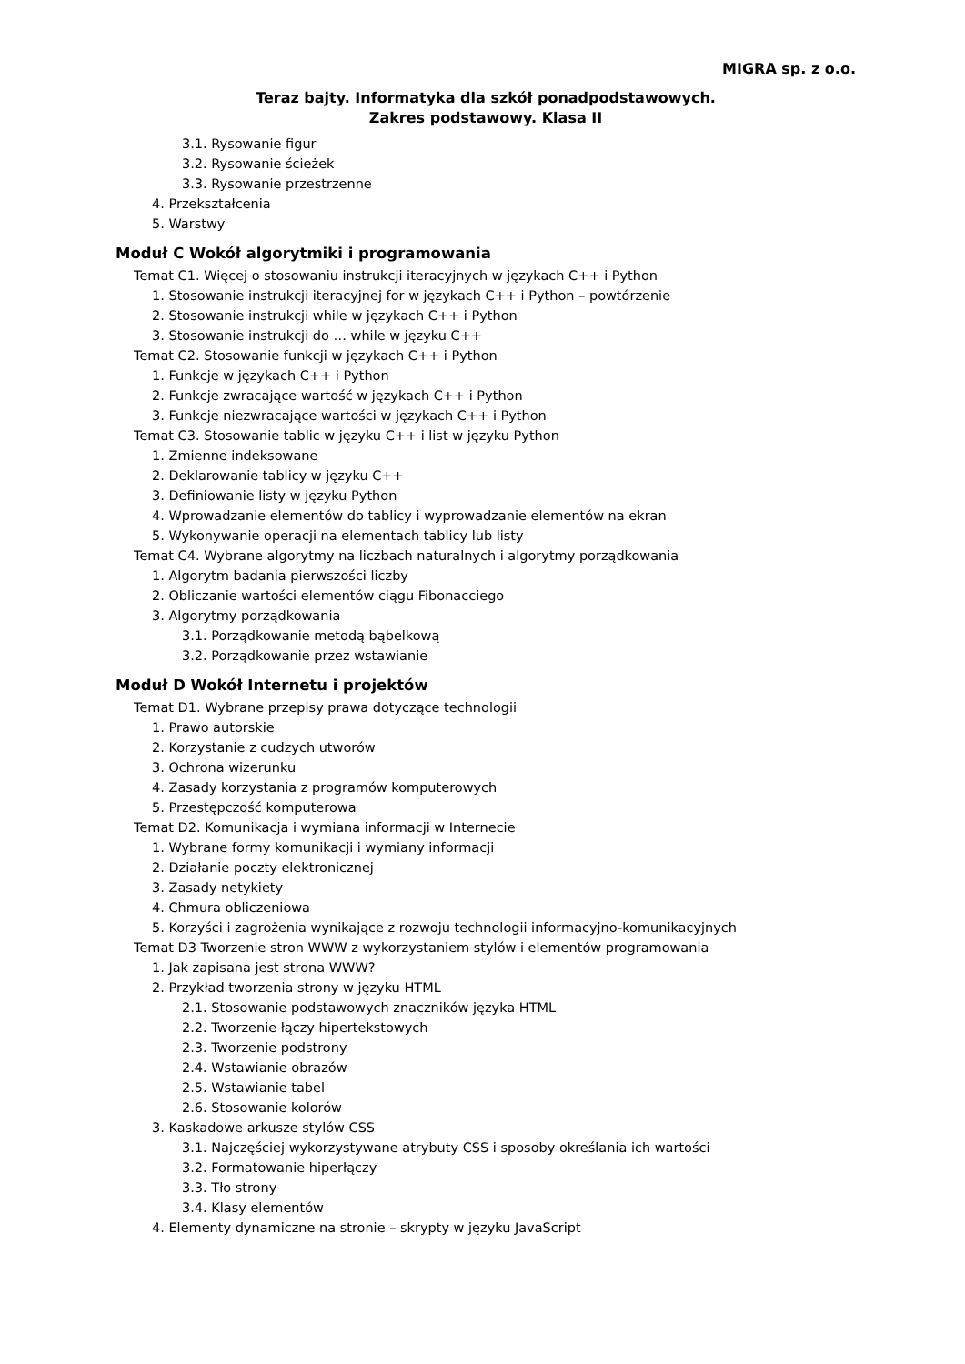MIGRA sp. z o.o.
Teraz bajty. Informatyka dla szkół ponadpodstawowych.
Zakres podstawowy. Klasa II
3.1. Rysowanie figur
3.2. Rysowanie ścieżek
3.3. Rysowanie przestrzenne
4. Przekształcenia
5. Warstwy
Moduł C Wokół algorytmiki i programowania
Temat C1. Więcej o stosowaniu instrukcji iteracyjnych w językach C++ i Python
1. Stosowanie instrukcji iteracyjnej for w językach C++ i Python – powtórzenie
2. Stosowanie instrukcji while w językach C++ i Python
3. Stosowanie instrukcji do … while w języku C++
Temat C2. Stosowanie funkcji w językach C++ i Python
1. Funkcje w językach C++ i Python
2. Funkcje zwracające wartość w językach C++ i Python
3. Funkcje niezwracające wartości w językach C++ i Python
Temat C3. Stosowanie tablic w języku C++ i list w języku Python
1. Zmienne indeksowane
2. Deklarowanie tablicy w języku C++
3. Definiowanie listy w języku Python
4. Wprowadzanie elementów do tablicy i wyprowadzanie elementów na ekran
5. Wykonywanie operacji na elementach tablicy lub listy
Temat C4. Wybrane algorytmy na liczbach naturalnych i algorytmy porządkowania
1. Algorytm badania pierwszości liczby
2. Obliczanie wartości elementów ciągu Fibonacciego
3. Algorytmy porządkowania
3.1. Porządkowanie metodą bąbelkową
3.2. Porządkowanie przez wstawianie
Moduł D Wokół Internetu i projektów
Temat D1. Wybrane przepisy prawa dotyczące technologii
1. Prawo autorskie
2. Korzystanie z cudzych utworów
3. Ochrona wizerunku
4. Zasady korzystania z programów komputerowych
5. Przestępczość komputerowa
Temat D2. Komunikacja i wymiana informacji w Internecie
1. Wybrane formy komunikacji i wymiany informacji
2. Działanie poczty elektronicznej
3. Zasady netykiety
4. Chmura obliczeniowa
5. Korzyści i zagrożenia wynikające z rozwoju technologii informacyjno-komunikacyjnych
Temat D3 Tworzenie stron WWW z wykorzystaniem stylów i elementów programowania
1. Jak zapisana jest strona WWW?
2. Przykład tworzenia strony w języku HTML
2.1. Stosowanie podstawowych znaczników języka HTML
2.2. Tworzenie łączy hipertekstowych
2.3. Tworzenie podstrony
2.4. Wstawianie obrazów
2.5. Wstawianie tabel
2.6. Stosowanie kolorów
3. Kaskadowe arkusze stylów CSS
3.1. Najczęściej wykorzystywane atrybuty CSS i sposoby określania ich wartości
3.2. Formatowanie hiperłączy
3.3. Tło strony
3.4. Klasy elementów
4. Elementy dynamiczne na stronie – skrypty w języku JavaScript